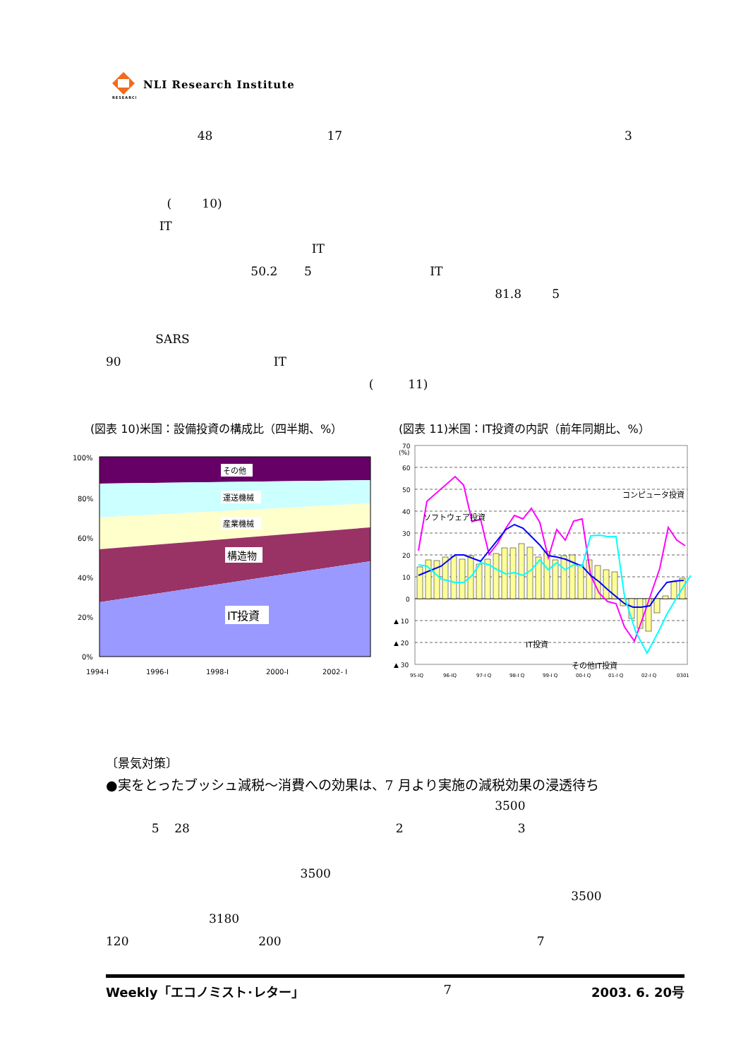RESEARCH
NLI Research Institute
48 17 3
( 10)
IT
IT
50.2 5 IT
81.8 5
SARS
90 IT
( 11)
(図表 10)米国：設備投資の構成比（四半期、%）
(図表 11)米国：IT投資の内訳（前年同期比、%）
100%
80%
60%
40%
20%
0%
1994-I
1996-I
1998-I
2000-I
2002- I
その他
運送機械
産業機械
構造物
IT投資
70
(%)
60
50
40
30
20
10
0
▲ 10
▲ 20
▲ 30
95-IQ
96-IQ
97-I Q
98-I Q
99-I Q
00-I Q
01-I Q
02-I Q
0301
ソフトウェア投資
コンピュータ投資
IT投資
その他IT投資
〔景気対策〕
●実をとったブッシュ減税～消費への効果は、7 月より実施の減税効果の浸透待ち
3500
5 28 2 3
3500
3500
3180
120 200 7
Weekly「エコノミスト･レター」 7 2003. 6. 20号